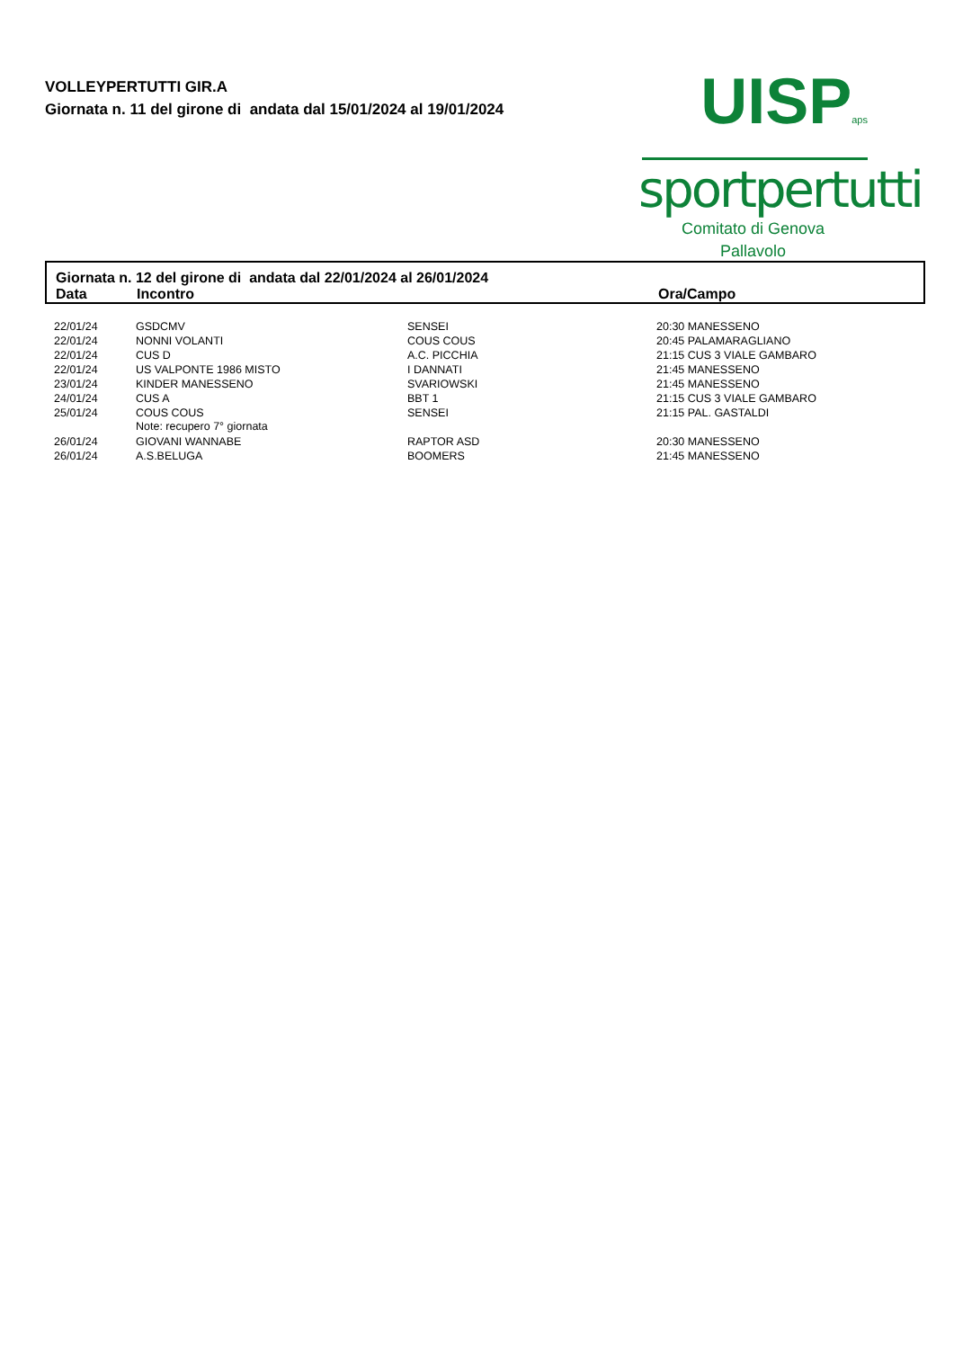VOLLEYPERTUTTI GIR.A
Giornata n. 11 del girone di andata dal 15/01/2024 al 19/01/2024
UISPaps
sportpertutti
Comitato di Genova
Pallavolo
Giornata n. 12 del girone di andata dal 22/01/2024 al 26/01/2024
Data Incontro Ora/Campo
| 22/01/24 | GSDCMV | SENSEI | 20:30 MANESSENO |
| 22/01/24 | NONNI VOLANTI | COUS COUS | 20:45 PALAMARAGLIANO |
| 22/01/24 | CUS D | A.C. PICCHIA | 21:15 CUS 3 VIALE GAMBARO |
| 22/01/24 | US VALPONTE 1986 MISTO | I DANNATI | 21:45 MANESSENO |
| 23/01/24 | KINDER MANESSENO | SVARIOWSKI | 21:45 MANESSENO |
| 24/01/24 | CUS A | BBT 1 | 21:15 CUS 3 VIALE GAMBARO |
| 25/01/24 | COUS COUS | SENSEI | 21:15 PAL. GASTALDI |
| | Note: recupero 7° giornata | | |
| 26/01/24 | GIOVANI WANNABE | RAPTOR ASD | 20:30 MANESSENO |
| 26/01/24 | A.S.BELUGA | BOOMERS | 21:45 MANESSENO |